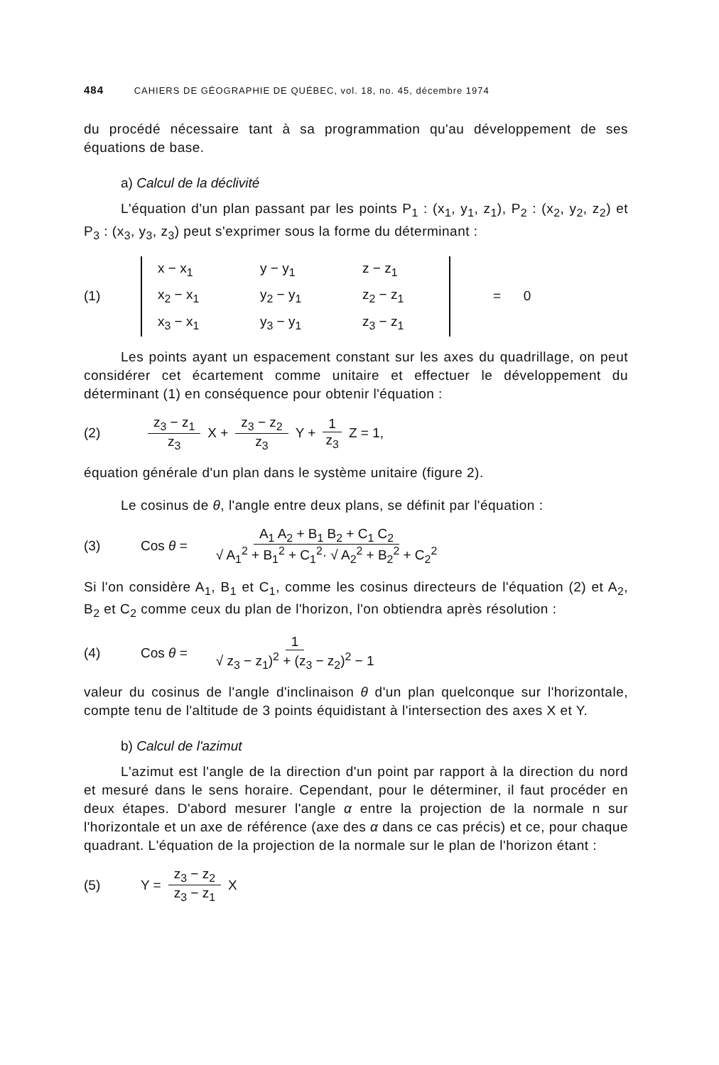484 CAHIERS DE GÉOGRAPHIE DE QUÉBEC, vol. 18, no. 45, décembre 1974
du procédé nécessaire tant à sa programmation qu'au développement de ses équations de base.
a) Calcul de la déclivité
L'équation d'un plan passant par les points P<sub>1</sub> : (x<sub>1</sub>, y<sub>1</sub>, z<sub>1</sub>), P<sub>2</sub> : (x<sub>2</sub>, y<sub>2</sub>, z<sub>2</sub>) et P<sub>3</sub> : (x<sub>3</sub>, y<sub>3</sub>, z<sub>3</sub>) peut s'exprimer sous la forme du déterminant :
(1)
| x − x<sub>1</sub> | y − y<sub>1</sub> | z − z<sub>1</sub> |
| x<sub>2</sub> − x<sub>1</sub> | y<sub>2</sub> − y<sub>1</sub> | z<sub>2</sub> − z<sub>1</sub> |
| x<sub>3</sub> − x<sub>1</sub> | y<sub>3</sub> − y<sub>1</sub> | z<sub>3</sub> − z<sub>1</sub> |
= 0
Les points ayant un espacement constant sur les axes du quadrillage, on peut considérer cet écartement comme unitaire et effectuer le développement du déterminant (1) en conséquence pour obtenir l'équation :
(2) z<sub>3</sub> − z<sub>1</sub> z<sub>3</sub> X + z<sub>3</sub> − z<sub>2</sub> z<sub>3</sub> Y + 1 z<sub>3</sub> Z = 1,
équation générale d'un plan dans le système unitaire (figure 2).
Le cosinus de θ, l'angle entre deux plans, se définit par l'équation :
(3) Cos θ = A<sub>1</sub> A<sub>2</sub> + B<sub>1</sub> B<sub>2</sub> + C<sub>1</sub> C<sub>2</sub> √ A<sub>1</sub><sup>2</sup> + B<sub>1</sub><sup>2</sup> + C<sub>1</sub><sup>2</sup>· √ A<sub>2</sub><sup>2</sup> + B<sub>2</sub><sup>2</sup> + C<sub>2</sub><sup>2</sup>
Si l'on considère A<sub>1</sub>, B<sub>1</sub> et C<sub>1</sub>, comme les cosinus directeurs de l'équation (2) et A<sub>2</sub>, B<sub>2</sub> et C<sub>2</sub> comme ceux du plan de l'horizon, l'on obtiendra après résolution :
(4) Cos θ = 1 √ z<sub>3</sub> − z<sub>1</sub>)<sup>2</sup> + (z<sub>3</sub> − z<sub>2</sub>)<sup>2</sup> − 1
valeur du cosinus de l'angle d'inclinaison θ d'un plan quelconque sur l'horizontale, compte tenu de l'altitude de 3 points équidistant à l'intersection des axes X et Y.
b) Calcul de l'azimut
L'azimut est l'angle de la direction d'un point par rapport à la direction du nord et mesuré dans le sens horaire. Cependant, pour le déterminer, il faut procéder en deux étapes. D'abord mesurer l'angle α entre la projection de la normale n sur l'horizontale et un axe de référence (axe des α dans ce cas précis) et ce, pour chaque quadrant. L'équation de la projection de la normale sur le plan de l'horizon étant :
(5) Y = z<sub>3</sub> − z<sub>2</sub> z<sub>3</sub> − z<sub>1</sub> X